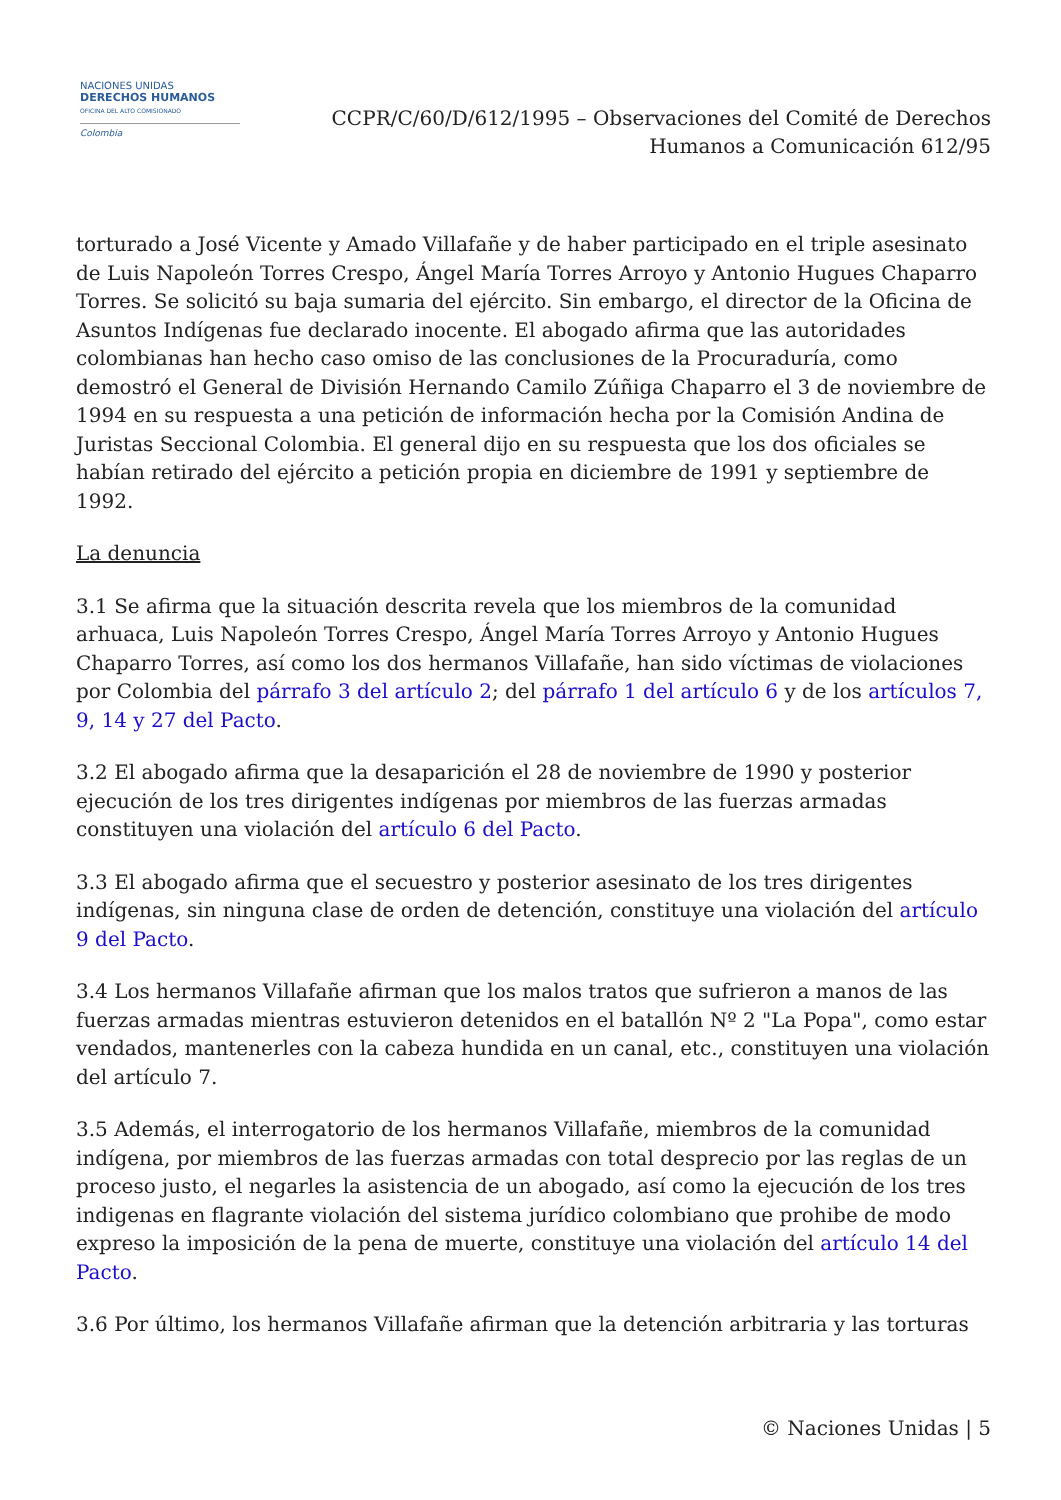NACIONES UNIDAS
DERECHOS HUMANOS
OFICINA DEL ALTO COMISIONADO
Colombia
CCPR/C/60/D/612/1995 – Observaciones del Comité de Derechos
Humanos a Comunicación 612/95
torturado a José Vicente y Amado Villafañe y de haber participado en el triple asesinato de Luis Napoleón Torres Crespo, Ángel María Torres Arroyo y Antonio Hugues Chaparro Torres. Se solicitó su baja sumaria del ejército. Sin embargo, el director de la Oficina de Asuntos Indígenas fue declarado inocente. El abogado afirma que las autoridades colombianas han hecho caso omiso de las conclusiones de la Procuraduría, como demostró el General de División Hernando Camilo Zúñiga Chaparro el 3 de noviembre de 1994 en su respuesta a una petición de información hecha por la Comisión Andina de Juristas Seccional Colombia. El general dijo en su respuesta que los dos oficiales se habían retirado del ejército a petición propia en diciembre de 1991 y septiembre de 1992.
La denuncia
3.1 Se afirma que la situación descrita revela que los miembros de la comunidad arhuaca, Luis Napoleón Torres Crespo, Ángel María Torres Arroyo y Antonio Hugues Chaparro Torres, así como los dos hermanos Villafañe, han sido víctimas de violaciones por Colombia del párrafo 3 del artículo 2; del párrafo 1 del artículo 6 y de los artículos 7, 9, 14 y 27 del Pacto.
3.2 El abogado afirma que la desaparición el 28 de noviembre de 1990 y posterior ejecución de los tres dirigentes indígenas por miembros de las fuerzas armadas constituyen una violación del artículo 6 del Pacto.
3.3 El abogado afirma que el secuestro y posterior asesinato de los tres dirigentes indígenas, sin ninguna clase de orden de detención, constituye una violación del artículo 9 del Pacto.
3.4 Los hermanos Villafañe afirman que los malos tratos que sufrieron a manos de las fuerzas armadas mientras estuvieron detenidos en el batallón Nº 2 "La Popa", como estar vendados, mantenerles con la cabeza hundida en un canal, etc., constituyen una violación del artículo 7.
3.5 Además, el interrogatorio de los hermanos Villafañe, miembros de la comunidad indígena, por miembros de las fuerzas armadas con total desprecio por las reglas de un proceso justo, el negarles la asistencia de un abogado, así como la ejecución de los tres indigenas en flagrante violación del sistema jurídico colombiano que prohibe de modo expreso la imposición de la pena de muerte, constituye una violación del artículo 14 del Pacto.
3.6 Por último, los hermanos Villafañe afirman que la detención arbitraria y las torturas
© Naciones Unidas | 5